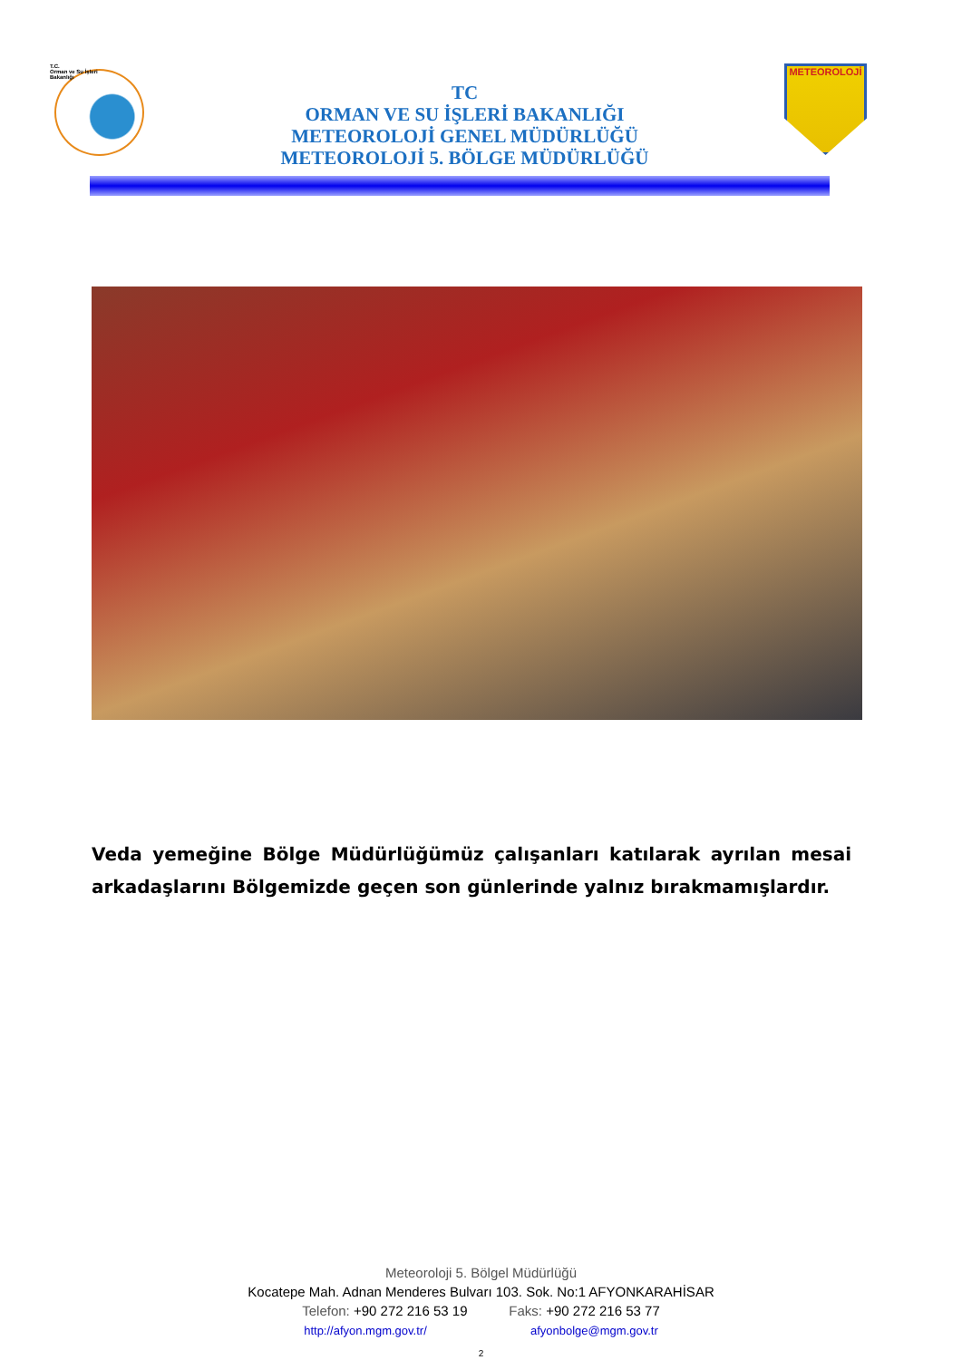T.C.
Orman ve Su İşleri
Bakanlığı
TC
ORMAN VE SU İŞLERİ BAKANLIĞI
METEOROLOJİ GENEL MÜDÜRLÜĞÜ
METEOROLOJİ 5. BÖLGE MÜDÜRLÜĞÜ
METEOROLOJİ
Veda yemeğine Bölge Müdürlüğümüz çalışanları katılarak ayrılan mesai arkadaşlarını Bölgemizde geçen son günlerinde yalnız bırakmamışlardır.
Meteoroloji 5. Bölgel Müdürlüğü
Kocatepe Mah. Adnan Menderes Bulvarı 103. Sok. No:1 AFYONKARAHİSAR
Telefon: +90 272 216 53 19 Faks: +90 272 216 53 77
http://afyon.mgm.gov.tr/ afyonbolge@mgm.gov.tr
2